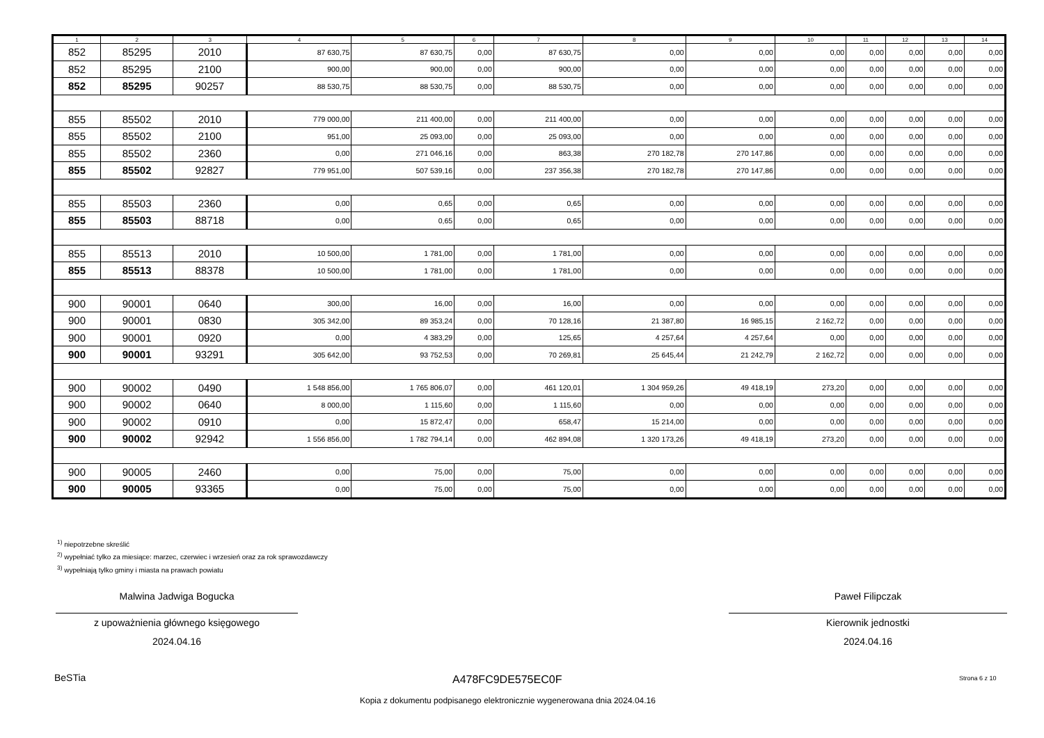| 1 | 2 | 3 | 4 | 5 | 6 | 7 | 8 | 9 | 10 | 11 | 12 | 13 | 14 |
| --- | --- | --- | --- | --- | --- | --- | --- | --- | --- | --- | --- | --- | --- |
| 852 | 85295 | 2010 | 87 630,75 | 87 630,75 | 0,00 | 87 630,75 | 0,00 | 0,00 | 0,00 | 0,00 | 0,00 | 0,00 | 0,00 |
| 852 | 85295 | 2100 | 900,00 | 900,00 | 0,00 | 900,00 | 0,00 | 0,00 | 0,00 | 0,00 | 0,00 | 0,00 | 0,00 |
| 852 | 85295 | 90257 | 88 530,75 | 88 530,75 | 0,00 | 88 530,75 | 0,00 | 0,00 | 0,00 | 0,00 | 0,00 | 0,00 | 0,00 |
| 855 | 85502 | 2010 | 779 000,00 | 211 400,00 | 0,00 | 211 400,00 | 0,00 | 0,00 | 0,00 | 0,00 | 0,00 | 0,00 | 0,00 |
| 855 | 85502 | 2100 | 951,00 | 25 093,00 | 0,00 | 25 093,00 | 0,00 | 0,00 | 0,00 | 0,00 | 0,00 | 0,00 | 0,00 |
| 855 | 85502 | 2360 | 0,00 | 271 046,16 | 0,00 | 863,38 | 270 182,78 | 270 147,86 | 0,00 | 0,00 | 0,00 | 0,00 | 0,00 |
| 855 | 85502 | 92827 | 779 951,00 | 507 539,16 | 0,00 | 237 356,38 | 270 182,78 | 270 147,86 | 0,00 | 0,00 | 0,00 | 0,00 | 0,00 |
| 855 | 85503 | 2360 | 0,00 | 0,65 | 0,00 | 0,65 | 0,00 | 0,00 | 0,00 | 0,00 | 0,00 | 0,00 | 0,00 |
| 855 | 85503 | 88718 | 0,00 | 0,65 | 0,00 | 0,65 | 0,00 | 0,00 | 0,00 | 0,00 | 0,00 | 0,00 | 0,00 |
| 855 | 85513 | 2010 | 10 500,00 | 1 781,00 | 0,00 | 1 781,00 | 0,00 | 0,00 | 0,00 | 0,00 | 0,00 | 0,00 | 0,00 |
| 855 | 85513 | 88378 | 10 500,00 | 1 781,00 | 0,00 | 1 781,00 | 0,00 | 0,00 | 0,00 | 0,00 | 0,00 | 0,00 | 0,00 |
| 900 | 90001 | 0640 | 300,00 | 16,00 | 0,00 | 16,00 | 0,00 | 0,00 | 0,00 | 0,00 | 0,00 | 0,00 | 0,00 |
| 900 | 90001 | 0830 | 305 342,00 | 89 353,24 | 0,00 | 70 128,16 | 21 387,80 | 16 985,15 | 2 162,72 | 0,00 | 0,00 | 0,00 | 0,00 |
| 900 | 90001 | 0920 | 0,00 | 4 383,29 | 0,00 | 125,65 | 4 257,64 | 4 257,64 | 0,00 | 0,00 | 0,00 | 0,00 | 0,00 |
| 900 | 90001 | 93291 | 305 642,00 | 93 752,53 | 0,00 | 70 269,81 | 25 645,44 | 21 242,79 | 2 162,72 | 0,00 | 0,00 | 0,00 | 0,00 |
| 900 | 90002 | 0490 | 1 548 856,00 | 1 765 806,07 | 0,00 | 461 120,01 | 1 304 959,26 | 49 418,19 | 273,20 | 0,00 | 0,00 | 0,00 | 0,00 |
| 900 | 90002 | 0640 | 8 000,00 | 1 115,60 | 0,00 | 1 115,60 | 0,00 | 0,00 | 0,00 | 0,00 | 0,00 | 0,00 | 0,00 |
| 900 | 90002 | 0910 | 0,00 | 15 872,47 | 0,00 | 658,47 | 15 214,00 | 0,00 | 0,00 | 0,00 | 0,00 | 0,00 | 0,00 |
| 900 | 90002 | 92942 | 1 556 856,00 | 1 782 794,14 | 0,00 | 462 894,08 | 1 320 173,26 | 49 418,19 | 273,20 | 0,00 | 0,00 | 0,00 | 0,00 |
| 900 | 90005 | 2460 | 0,00 | 75,00 | 0,00 | 75,00 | 0,00 | 0,00 | 0,00 | 0,00 | 0,00 | 0,00 | 0,00 |
| 900 | 90005 | 93365 | 0,00 | 75,00 | 0,00 | 75,00 | 0,00 | 0,00 | 0,00 | 0,00 | 0,00 | 0,00 | 0,00 |
<sup>1)</sup> niepotrzebne skreślić
<sup>2)</sup> wypełniać tylko za miesiące: marzec, czerwiec i wrzesień oraz za rok sprawozdawczy
<sup>3)</sup> wypełniają tylko gminy i miasta na prawach powiatu
Malwina Jadwiga Bogucka
z upoważnienia głównego księgowego
2024.04.16
Paweł Filipczak
Kierownik jednostki
2024.04.16
BeSTia A478FC9DE575EC0F Strona 6 z 10
Kopia z dokumentu podpisanego elektronicznie wygenerowana dnia 2024.04.16